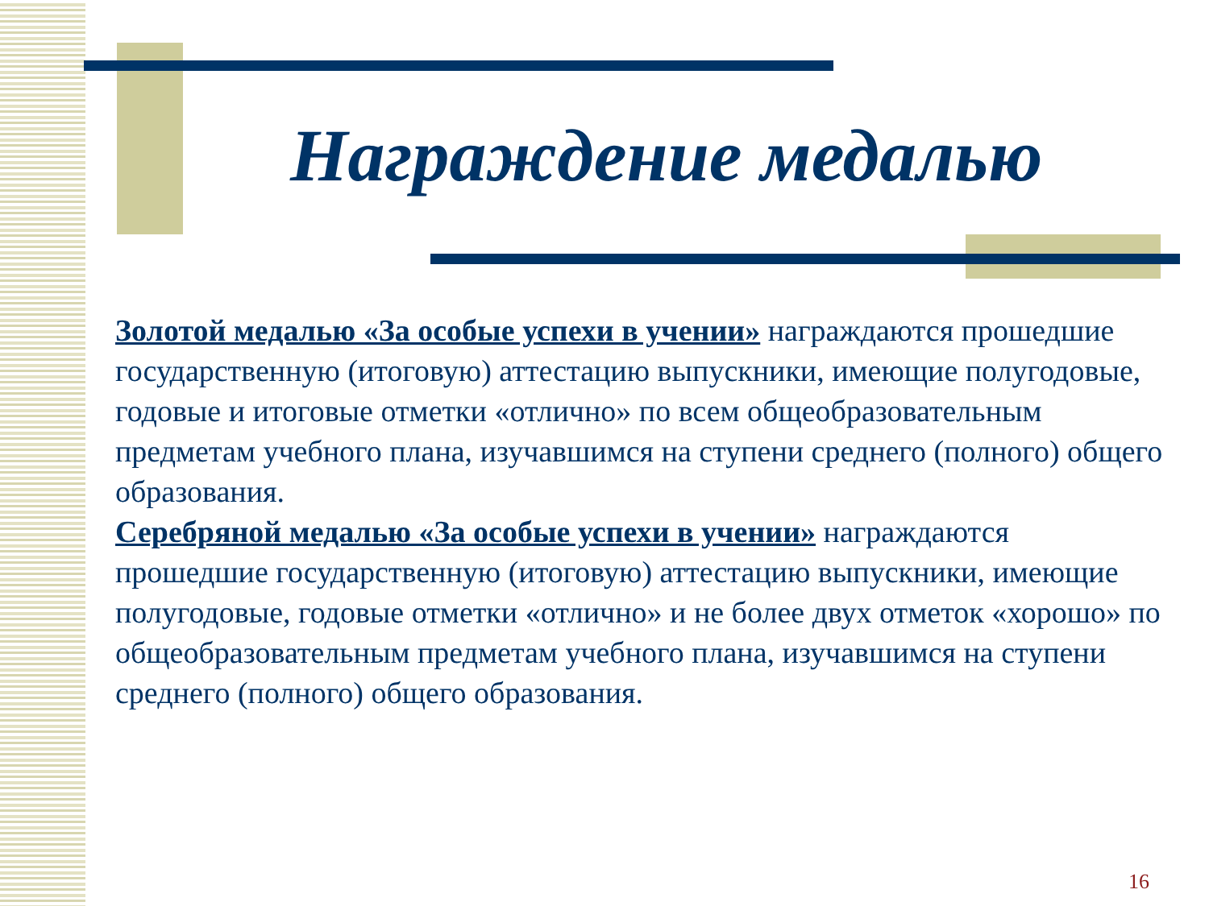Награждение медалью
Золотой медалью «За особые успехи в учении» награждаются прошедшие государственную (итоговую) аттестацию выпускники, имеющие полугодовые, годовые и итоговые отметки «отлично» по всем общеобразовательным предметам учебного плана, изучавшимся на ступени среднего (полного) общего образования.
Серебряной медалью «За особые успехи в учении» награждаются прошедшие государственную (итоговую) аттестацию выпускники, имеющие полугодовые, годовые отметки «отлично» и не более двух отметок «хорошо» по общеобразовательным предметам учебного плана, изучавшимся на ступени среднего (полного) общего образования.
16